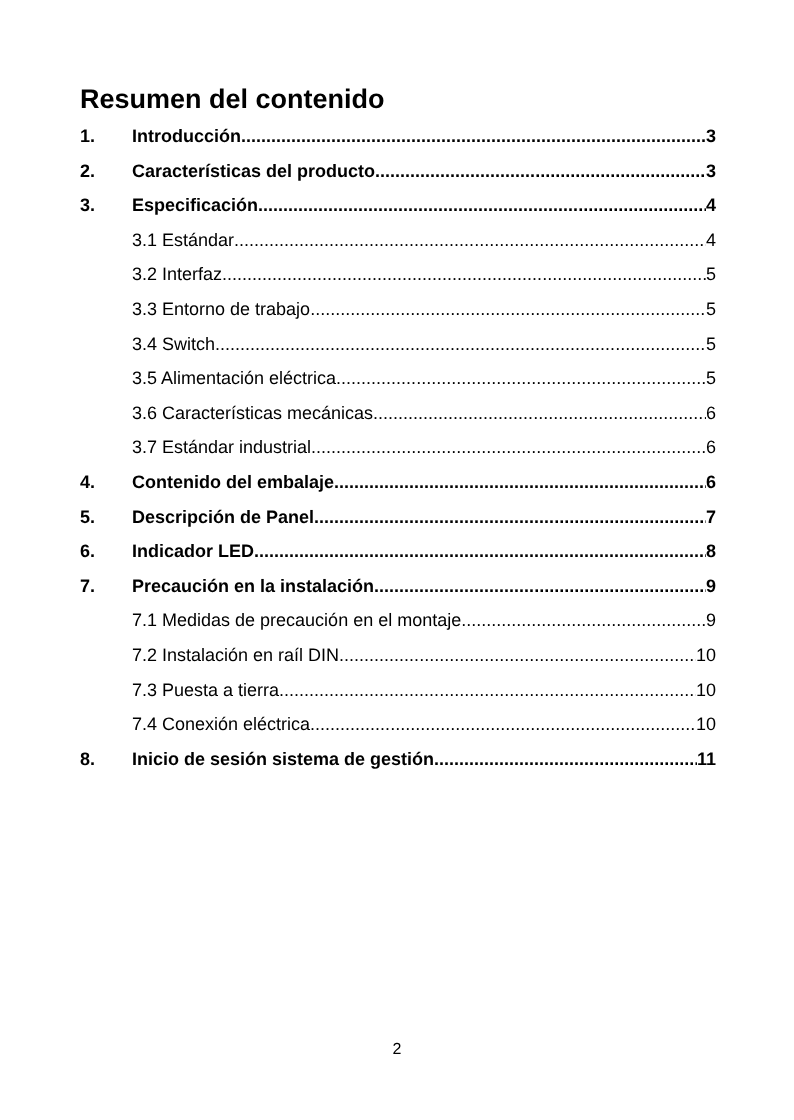Resumen del contenido
1. Introducción 3
2. Características del producto 3
3. Especificación 4
3.1 Estándar 4
3.2 Interfaz 5
3.3 Entorno de trabajo 5
3.4 Switch 5
3.5 Alimentación eléctrica 5
3.6 Características mecánicas 6
3.7 Estándar industrial 6
4. Contenido del embalaje 6
5. Descripción de Panel 7
6. Indicador LED 8
7. Precaución en la instalación 9
7.1 Medidas de precaución en el montaje 9
7.2 Instalación en raíl DIN 10
7.3 Puesta a tierra 10
7.4 Conexión eléctrica 10
8. Inicio de sesión sistema de gestión 11
2